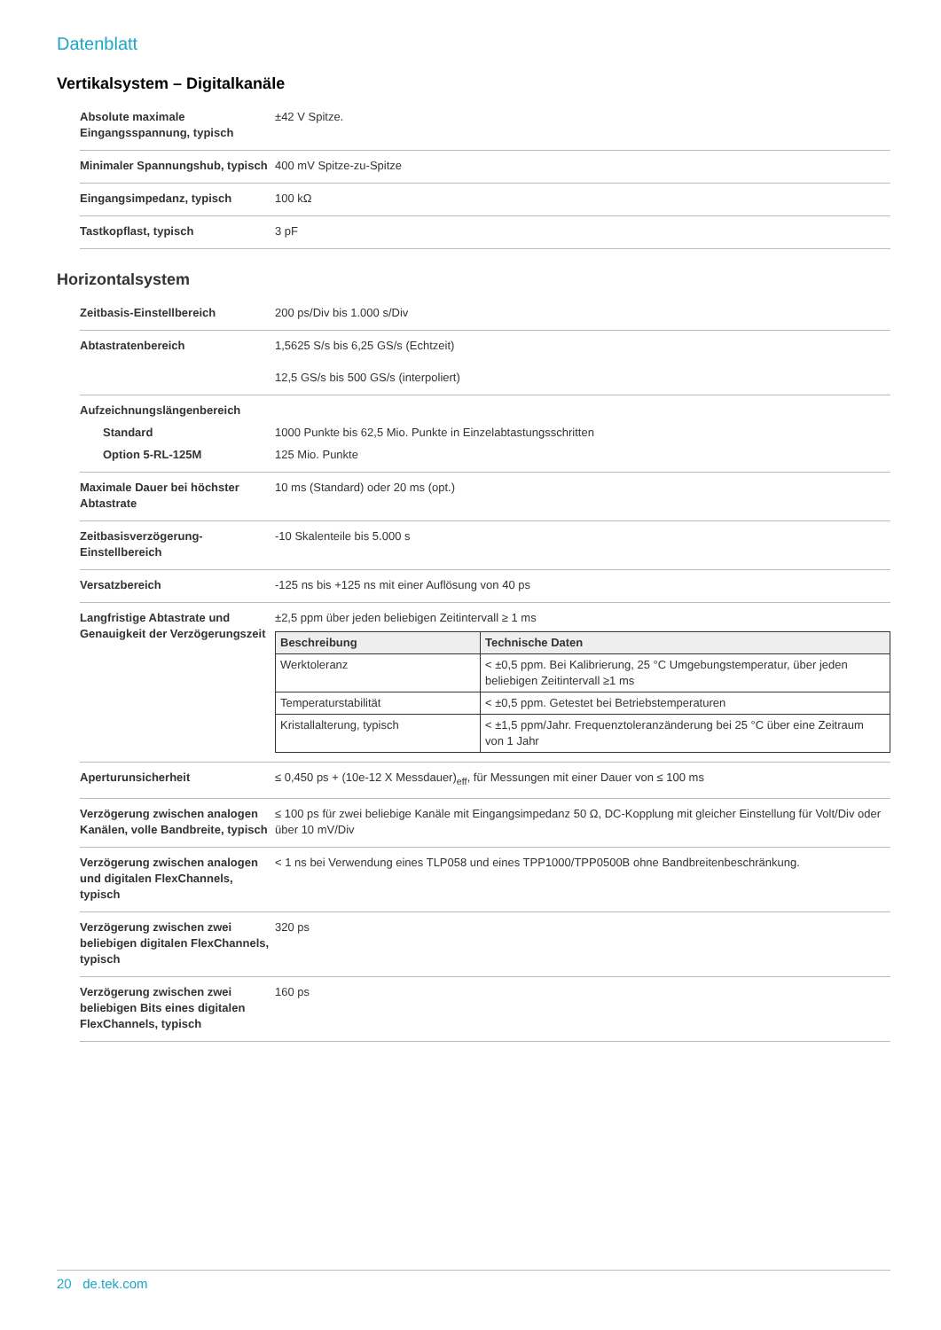Datenblatt
Vertikalsystem – Digitalkanäle
| Absolute maximale Eingangsspannung, typisch | ±42 V Spitze. |
| Minimaler Spannungshub, typisch | 400 mV Spitze-zu-Spitze |
| Eingangsimpedanz, typisch | 100 kΩ |
| Tastkopflast, typisch | 3 pF |
Horizontalsystem
| Zeitbasis-Einstellbereich | 200 ps/Div bis 1.000 s/Div |
| Abtastratenbereich | 1,5625 S/s bis 6,25 GS/s (Echtzeit) 12,5 GS/s bis 500 GS/s (interpoliert) |
| Aufzeichnungslängenbereich Standard Option 5-RL-125M | 1000 Punkte bis 62,5 Mio. Punkte in Einzelabtastungsschritten 125 Mio. Punkte |
| Maximale Dauer bei höchster Abtastrate | 10 ms (Standard) oder 20 ms (opt.) |
| Zeitbasisverzögerung-Einstellbereich | -10 Skalenteile bis 5.000 s |
| Versatzbereich | -125 ns bis +125 ns mit einer Auflösung von 40 ps |
| Langfristige Abtastrate und Genauigkeit der Verzögerungszeit | ±2,5 ppm über jeden beliebigen Zeitintervall ≥ 1 ms / Beschreibung / Technische Daten / / --- / --- / / Werktoleranz / < ±0,5 ppm. Bei Kalibrierung, 25 °C Umgebungstemperatur, über jeden beliebigen Zeitintervall ≥1 ms / / Temperaturstabilität / < ±0,5 ppm. Getestet bei Betriebstemperaturen / / Kristallalterung, typisch / < ±1,5 ppm/Jahr. Frequenztoleranzänderung bei 25 °C über eine Zeitraum von 1 Jahr / |
| Aperturunsicherheit | ≤ 0,450 ps + (10e-12 X Messdauer)<sub>eff</sub>, für Messungen mit einer Dauer von ≤ 100 ms |
| Verzögerung zwischen analogen Kanälen, volle Bandbreite, typisch | ≤ 100 ps für zwei beliebige Kanäle mit Eingangsimpedanz 50 Ω, DC-Kopplung mit gleicher Einstellung für Volt/Div oder über 10 mV/Div |
| Verzögerung zwischen analogen und digitalen FlexChannels, typisch | < 1 ns bei Verwendung eines TLP058 und eines TPP1000/TPP0500B ohne Bandbreitenbeschränkung. |
| Verzögerung zwischen zwei beliebigen digitalen FlexChannels, typisch | 320 ps |
| Verzögerung zwischen zwei beliebigen Bits eines digitalen FlexChannels, typisch | 160 ps |
20 de.tek.com